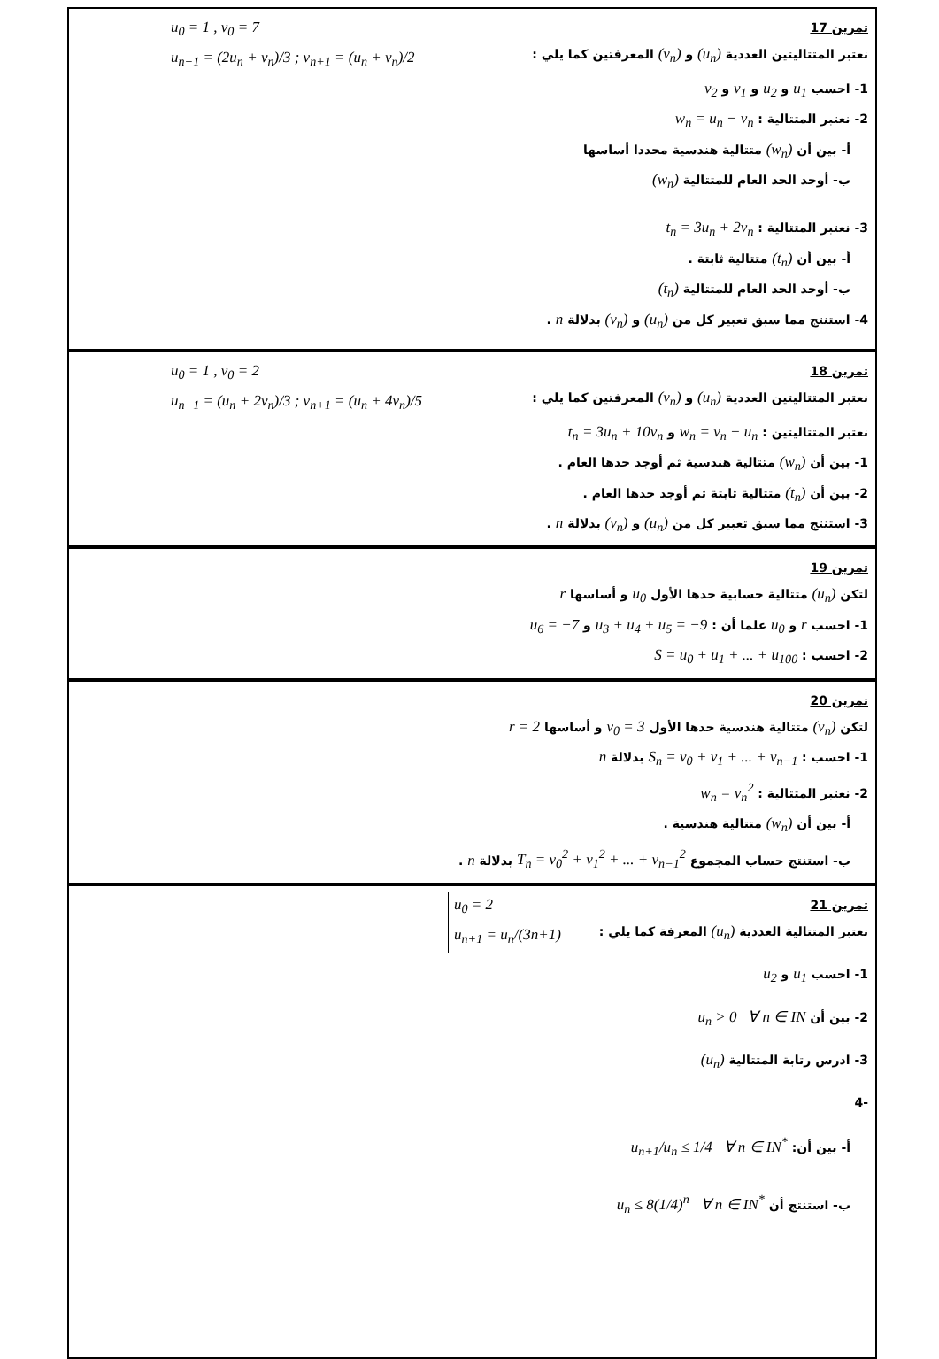u<sub>0</sub> = 1 , v<sub>0</sub> = 7
u<sub>n+1</sub> = (2u<sub>n</sub> + v<sub>n</sub>)/3 ; v<sub>n+1</sub> = (u<sub>n</sub> + v<sub>n</sub>)/2
تمرين 17
نعتبر المتتاليتين العددية (u<sub>n</sub>) و (v<sub>n</sub>) المعرفتين كما يلي :
1- احسب u<sub>1</sub> و u<sub>2</sub> و v<sub>1</sub> و v<sub>2</sub>
2- نعتبر المتتالية : w<sub>n</sub> = u<sub>n</sub> − v<sub>n</sub>
أ- بين أن (w<sub>n</sub>) متتالية هندسية محددا أساسها
ب- أوجد الحد العام للمتتالية (w<sub>n</sub>)
3- نعتبر المتتالية : t<sub>n</sub> = 3u<sub>n</sub> + 2v<sub>n</sub>
أ- بين أن (t<sub>n</sub>) متتالية ثابتة .
ب- أوجد الحد العام للمتتالية (t<sub>n</sub>)
4- استنتج مما سبق تعبير كل من (u<sub>n</sub>) و (v<sub>n</sub>) بدلالة n .
u<sub>0</sub> = 1 , v<sub>0</sub> = 2
u<sub>n+1</sub> = (u<sub>n</sub> + 2v<sub>n</sub>)/3 ; v<sub>n+1</sub> = (u<sub>n</sub> + 4v<sub>n</sub>)/5
تمرين 18
نعتبر المتتاليتين العددية (u<sub>n</sub>) و (v<sub>n</sub>) المعرفتين كما يلي :
نعتبر المتتاليتين : w<sub>n</sub> = v<sub>n</sub> − u<sub>n</sub> و t<sub>n</sub> = 3u<sub>n</sub> + 10v<sub>n</sub>
1- بين أن (w<sub>n</sub>) متتالية هندسية ثم أوجد حدها العام .
2- بين أن (t<sub>n</sub>) متتالية ثابتة ثم أوجد حدها العام .
3- استنتج مما سبق تعبير كل من (u<sub>n</sub>) و (v<sub>n</sub>) بدلالة n .
تمرين 19
لتكن (u<sub>n</sub>) متتالية حسابية حدها الأول u<sub>0</sub> و أساسها r
1- احسب r و u<sub>0</sub> علما أن : u<sub>3</sub> + u<sub>4</sub> + u<sub>5</sub> = −9 و u<sub>6</sub> = −7
2- احسب : S = u<sub>0</sub> + u<sub>1</sub> + ... + u<sub>100</sub>
تمرين 20
لتكن (v<sub>n</sub>) متتالية هندسية حدها الأول v<sub>0</sub> = 3 و أساسها r = 2
1- احسب : S<sub>n</sub> = v<sub>0</sub> + v<sub>1</sub> + ... + v<sub>n−1</sub> بدلالة n
2- نعتبر المتتالية : w<sub>n</sub> = v<sub>n</sub><sup>2</sup>
أ- بين أن (w<sub>n</sub>) متتالية هندسية .
ب- استنتج حساب المجموع T<sub>n</sub> = v<sub>0</sub><sup>2</sup> + v<sub>1</sub><sup>2</sup> + ... + v<sub>n−1</sub><sup>2</sup> بدلالة n .
u<sub>0</sub> = 2
u<sub>n+1</sub> = u<sub>n</sub>/(3n+1)
تمرين 21
نعتبر المتتالية العددية (u<sub>n</sub>) المعرفة كما يلي :
1- احسب u<sub>1</sub> و u<sub>2</sub>
2- بين أن u<sub>n</sub> > 0 ∀ n ∈ IN
3- ادرس رتابة المتتالية (u<sub>n</sub>)
-4
أ- بين أن: u<sub>n+1</sub>/u<sub>n</sub> ≤ 1/4 ∀ n ∈ IN<sup>*</sup>
ب- استنتج أن u<sub>n</sub> ≤ 8(1/4)<sup>n</sup> ∀ n ∈ IN<sup>*</sup>